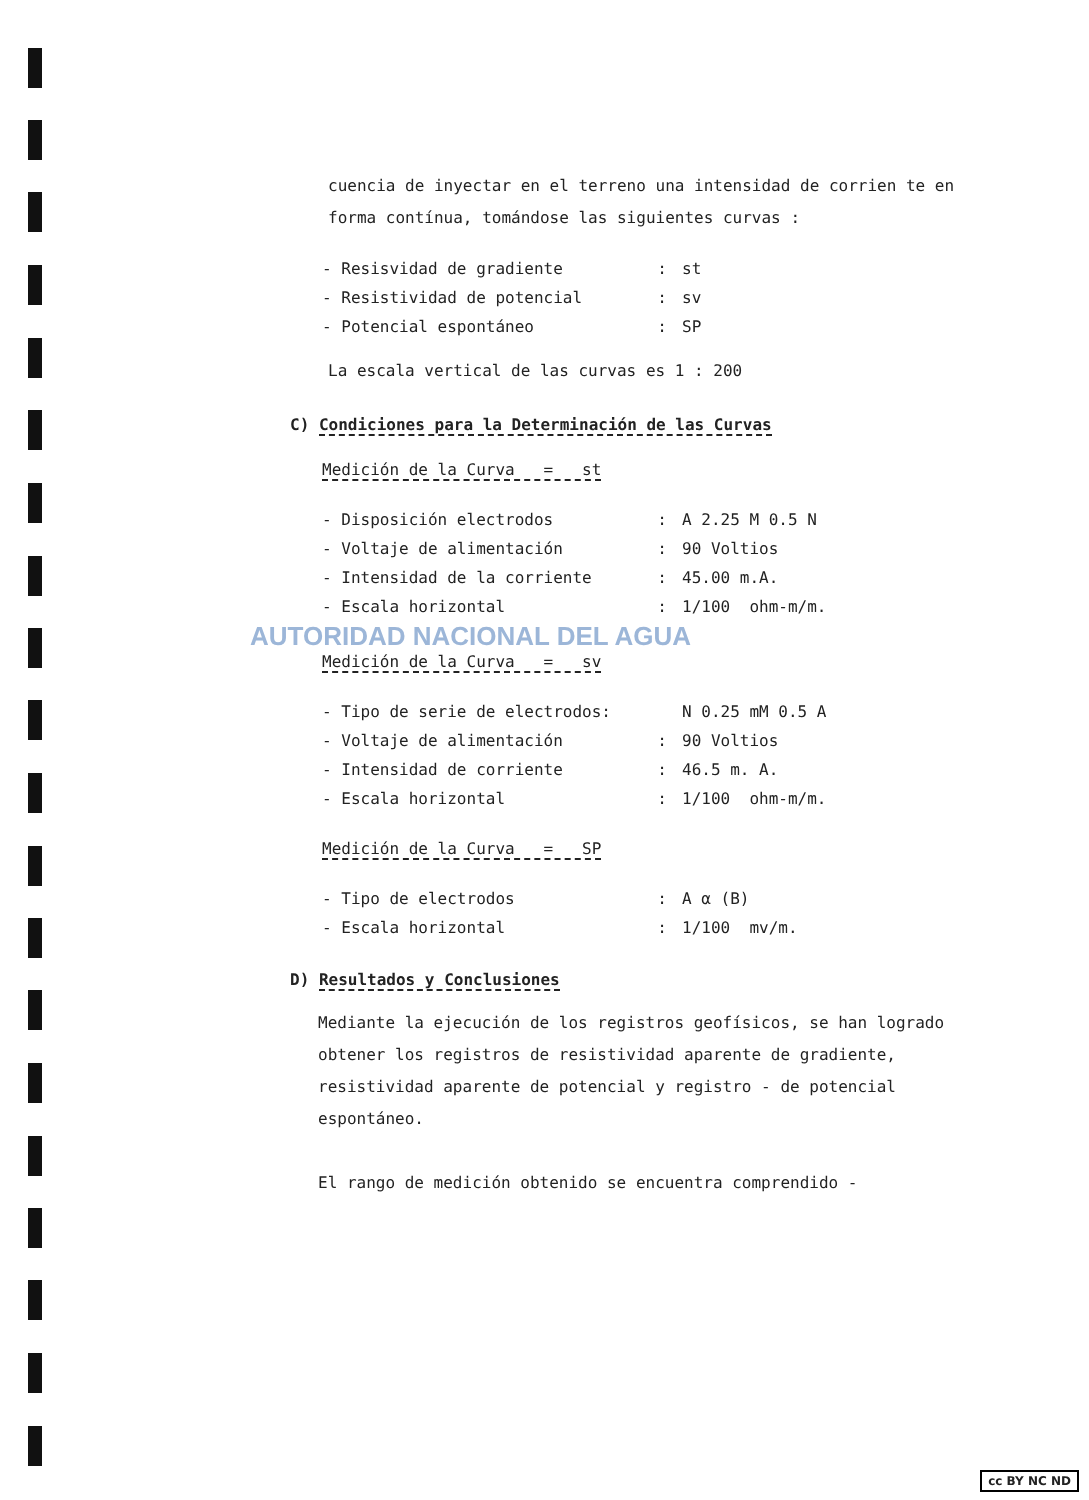cuencia de inyectar en el terreno una intensidad de corrien te en forma contínua, tomándose las siguientes curvas :
| - Resisvidad de gradiente | : | st |
| - Resistividad de potencial | : | sv |
| - Potencial espontáneo | : | SP |
La escala vertical de las curvas es 1 : 200
C) Condiciones para la Determinación de las Curvas
Medición de la Curva = st
| - Disposición electrodos | : | A 2.25 M 0.5 N |
| - Voltaje de alimentación | : | 90 Voltios |
| - Intensidad de la corriente | : | 45.00 m.A. |
| - Escala horizontal | : | 1/100 ohm-m/m. |
AUTORIDAD NACIONAL DEL AGUA
Medición de la Curva = sv
| - Tipo de serie de electrodos: | | N 0.25 mM 0.5 A |
| - Voltaje de alimentación | : | 90 Voltios |
| - Intensidad de corriente | : | 46.5 m. A. |
| - Escala horizontal | : | 1/100 ohm-m/m. |
Medición de la Curva = SP
| - Tipo de electrodos | : | A α (B) |
| - Escala horizontal | : | 1/100 mv/m. |
D) Resultados y Conclusiones
Mediante la ejecución de los registros geofísicos, se han logrado obtener los registros de resistividad aparente de gradiente, resistividad aparente de potencial y registro - de potencial espontáneo.
El rango de medición obtenido se encuentra comprendido -
cc BY NC ND